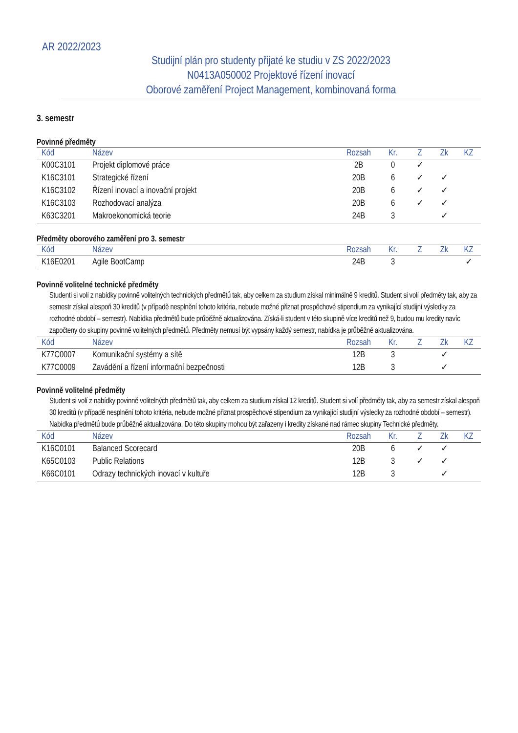AR 2022/2023
Studijní plán pro studenty přijaté ke studiu v ZS 2022/2023
N0413A050002 Projektové řízení inovací
Oborové zaměření Project Management, kombinovaná forma
3. semestr
Povinné předměty
| Kód | Název | Rozsah | Kr. | Z | Zk | KZ |
| --- | --- | --- | --- | --- | --- | --- |
| K00C3101 | Projekt diplomové práce | 2B | 0 | ✓ | | |
| K16C3101 | Strategické řízení | 20B | 6 | ✓ | ✓ | |
| K16C3102 | Řízení inovací a inovační projekt | 20B | 6 | ✓ | ✓ | |
| K16C3103 | Rozhodovací analýza | 20B | 6 | ✓ | ✓ | |
| K63C3201 | Makroekonomická teorie | 24B | 3 | | ✓ | |
Předměty oborového zaměření pro 3. semestr
| Kód | Název | Rozsah | Kr. | Z | Zk | KZ |
| --- | --- | --- | --- | --- | --- | --- |
| K16E0201 | Agile BootCamp | 24B | 3 | | | ✓ |
Povinně volitelné technické předměty
Studenti si volí z nabídky povinně volitelných technických předmětů tak, aby celkem za studium získal minimálně 9 kreditů. Student si volí předměty tak, aby za semestr získal alespoň 30 kreditů (v případě nesplnění tohoto kritéria, nebude možné přiznat prospěchové stipendium za vynikající studijní výsledky za rozhodné období – semestr). Nabídka předmětů bude průběžně aktualizována. Získá-li student v této skupině více kreditů než 9, budou mu kredity navíc započteny do skupiny povinně volitelných předmětů. Předměty nemusí být vypsány každý semestr, nabídka je průběžně aktualizována.
| Kód | Název | Rozsah | Kr. | Z | Zk | KZ |
| --- | --- | --- | --- | --- | --- | --- |
| K77C0007 | Komunikační systémy a sítě | 12B | 3 | | ✓ | |
| K77C0009 | Zavádění a řízení informační bezpečnosti | 12B | 3 | | ✓ | |
Povinně volitelné předměty
Student si volí z nabídky povinně volitelných předmětů tak, aby celkem za studium získal 12 kreditů. Student si volí předměty tak, aby za semestr získal alespoň 30 kreditů (v případě nesplnění tohoto kritéria, nebude možné přiznat prospěchové stipendium za vynikající studijní výsledky za rozhodné období – semestr). Nabídka předmětů bude průběžně aktualizována. Do této skupiny mohou být zařazeny i kredity získané nad rámec skupiny Technické předměty.
| Kód | Název | Rozsah | Kr. | Z | Zk | KZ |
| --- | --- | --- | --- | --- | --- | --- |
| K16C0101 | Balanced Scorecard | 20B | 6 | ✓ | ✓ | |
| K65C0103 | Public Relations | 12B | 3 | ✓ | ✓ | |
| K66C0101 | Odrazy technických inovací v kultuře | 12B | 3 | | ✓ | |